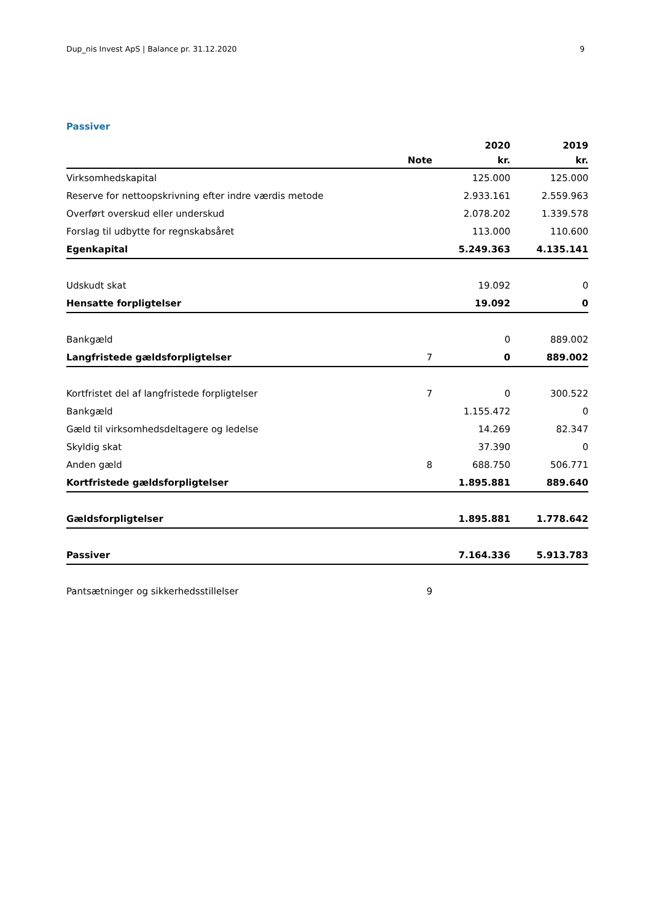Dup_nis Invest ApS | Balance pr. 31.12.2020 9
Passiver
| | | 2020 | 2019 |
| --- | --- | --- | --- |
| | Note | kr. | kr. |
| Virksomhedskapital | | 125.000 | 125.000 |
| Reserve for nettoopskrivning efter indre værdis metode | | 2.933.161 | 2.559.963 |
| Overført overskud eller underskud | | 2.078.202 | 1.339.578 |
| Forslag til udbytte for regnskabsåret | | 113.000 | 110.600 |
| Egenkapital | | 5.249.363 | 4.135.141 |
| Udskudt skat | | 19.092 | 0 |
| Hensatte forpligtelser | | 19.092 | 0 |
| Bankgæld | | 0 | 889.002 |
| Langfristede gældsforpligtelser | 7 | 0 | 889.002 |
| Kortfristet del af langfristede forpligtelser | 7 | 0 | 300.522 |
| Bankgæld | | 1.155.472 | 0 |
| Gæld til virksomhedsdeltagere og ledelse | | 14.269 | 82.347 |
| Skyldig skat | | 37.390 | 0 |
| Anden gæld | 8 | 688.750 | 506.771 |
| Kortfristede gældsforpligtelser | | 1.895.881 | 889.640 |
| Gældsforpligtelser | | 1.895.881 | 1.778.642 |
| Passiver | | 7.164.336 | 5.913.783 |
| Pantsætninger og sikkerhedsstillelser | 9 | | |